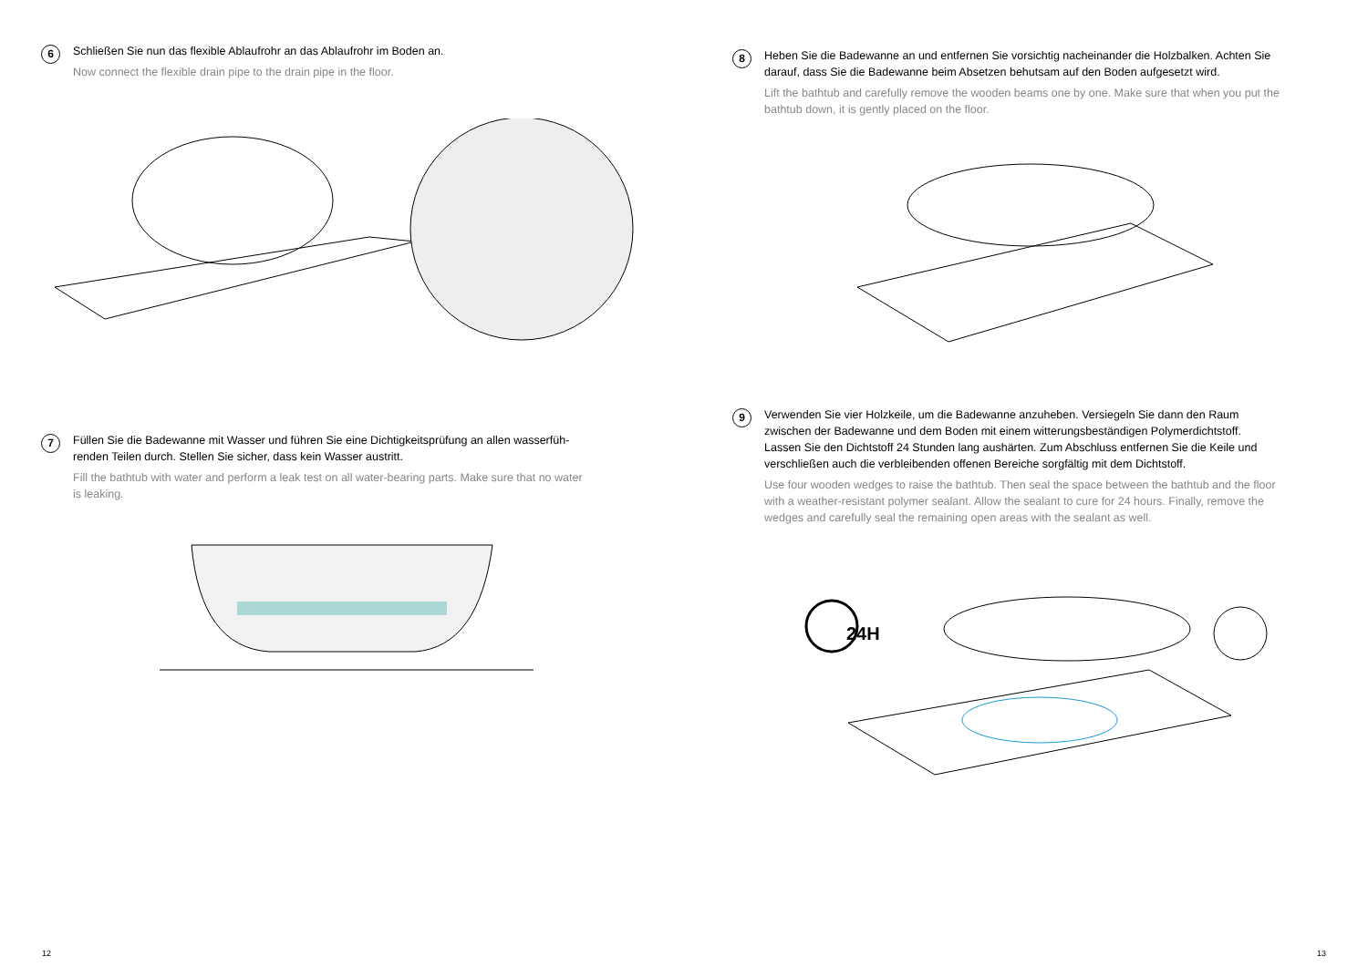6
Schließen Sie nun das flexible Ablaufrohr an das Ablaufrohr im Boden an.
Now connect the flexible drain pipe to the drain pipe in the floor.
7
Füllen Sie die Badewanne mit Wasser und führen Sie eine Dichtigkeitsprüfung an allen wasserfüh­renden Teilen durch. Stellen Sie sicher, dass kein Wasser austritt.
Fill the bathtub with water and perform a leak test on all water-bearing parts. Make sure that no water is leaking.
12
8
Heben Sie die Badewanne an und entfernen Sie vorsichtig nacheinander die Holzbalken. Achten Sie darauf, dass Sie die Badewanne beim Absetzen behutsam auf den Boden aufgesetzt wird.
Lift the bathtub and carefully remove the wooden beams one by one. Make sure that when you put the bathtub down, it is gently placed on the floor.
9
Verwenden Sie vier Holzkeile, um die Badewanne anzuheben. Versiegeln Sie dann den Raum zwischen der Badewanne und dem Boden mit einem witterungsbeständigen Polymerdichtstoff. Lassen Sie den Dichtstoff 24 Stunden lang aushärten. Zum Abschluss entfernen Sie die Keile und verschließen auch die verbleibenden offenen Bereiche sorgfältig mit dem Dichtstoff.
Use four wooden wedges to raise the bathtub. Then seal the space between the bathtub and the floor with a weather-resistant polymer sealant. Allow the sealant to cure for 24 hours. Finally, remove the wedges and carefully seal the remaining open areas with the sealant as well.
24H
13